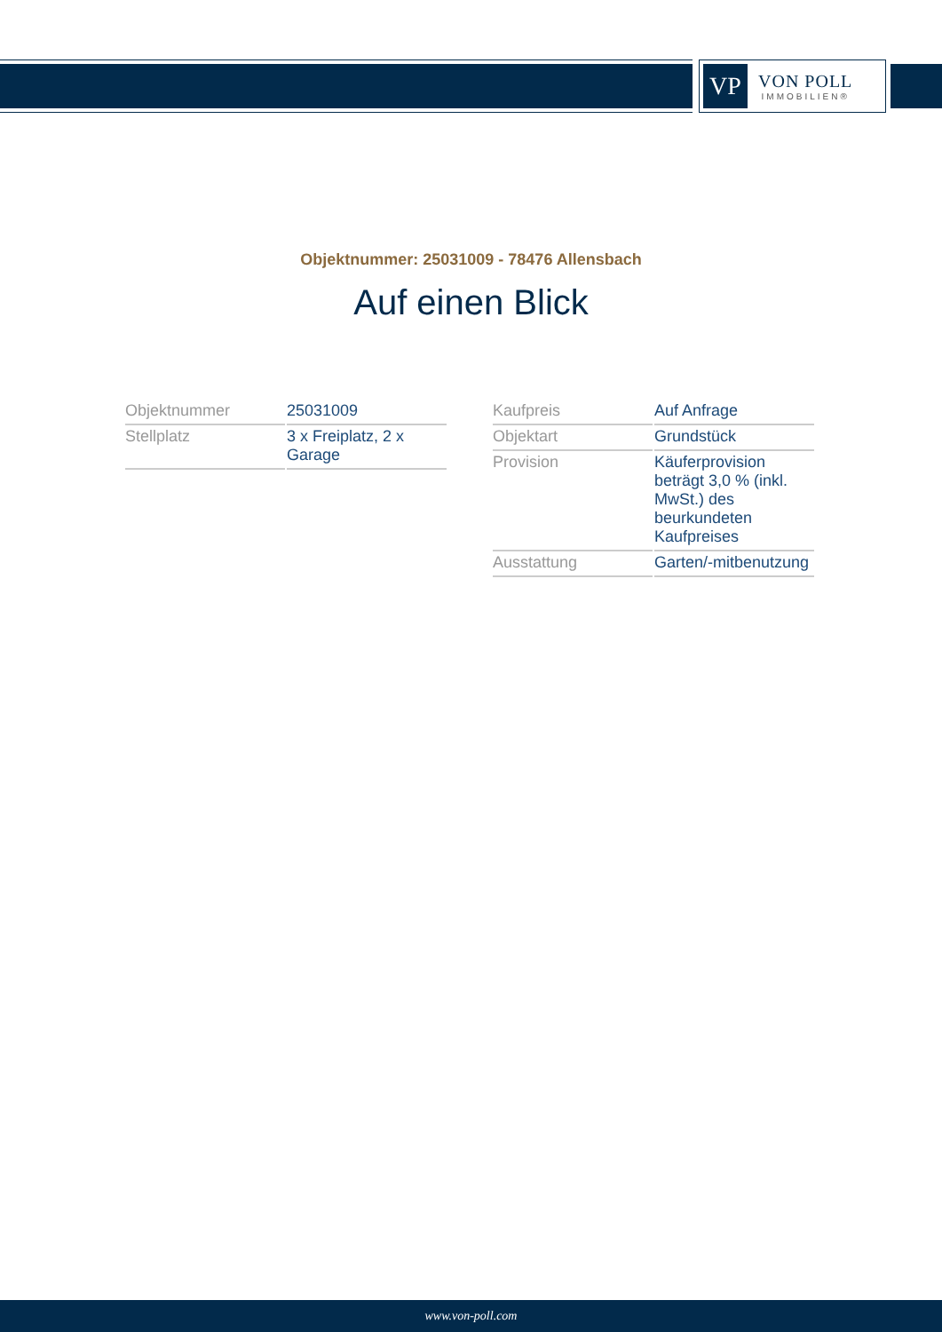VP
VON POLL
IMMOBILIEN®
Objektnummer: 25031009 - 78476 Allensbach
Auf einen Blick
| Objektnummer | 25031009 |
| Stellplatz | 3 x Freiplatz, 2 x Garage |
| Kaufpreis | Auf Anfrage |
| Objektart | Grundstück |
| Provision | Käuferprovision beträgt 3,0 % (inkl. MwSt.) des beurkundeten Kaufpreises |
| Ausstattung | Garten/-mitbenutzung |
www.von-poll.com